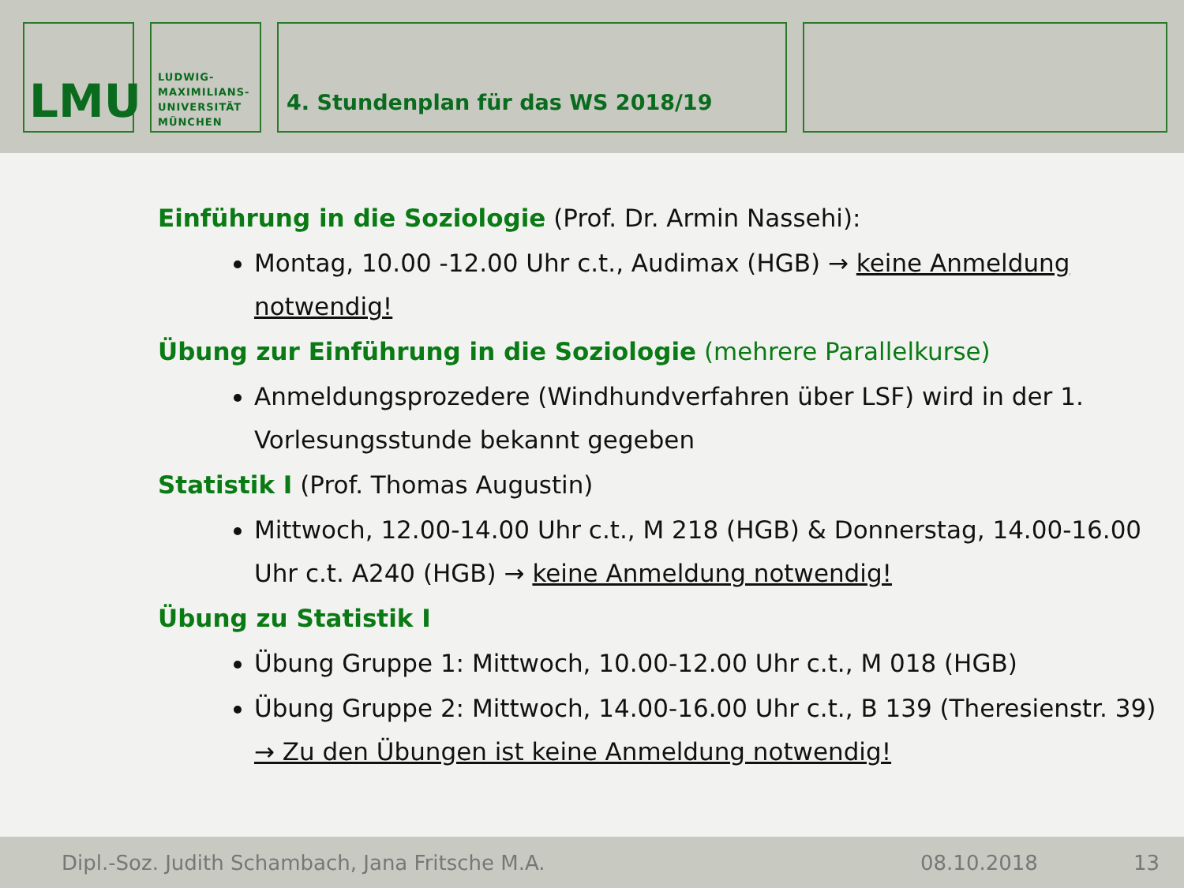LMU
LUDWIG-
MAXIMILIANS-
UNIVERSITÄT
MÜNCHEN
4. Stundenplan für das WS 2018/19
Einführung in die Soziologie (Prof. Dr. Armin Nassehi):
Montag, 10.00 -12.00 Uhr c.t., Audimax (HGB) → keine Anmeldung notwendig!
Übung zur Einführung in die Soziologie (mehrere Parallelkurse)
Anmeldungsprozedere (Windhundverfahren über LSF) wird in der 1. Vorlesungsstunde bekannt gegeben
Statistik I (Prof. Thomas Augustin)
Mittwoch, 12.00-14.00 Uhr c.t., M 218 (HGB) & Donnerstag, 14.00-16.00 Uhr c.t. A240 (HGB) → keine Anmeldung notwendig!
Übung zu Statistik I
Übung Gruppe 1: Mittwoch, 10.00-12.00 Uhr c.t., M 018 (HGB)
Übung Gruppe 2: Mittwoch, 14.00-16.00 Uhr c.t., B 139 (Theresienstr. 39) → Zu den Übungen ist keine Anmeldung notwendig!
Dipl.-Soz. Judith Schambach, Jana Fritsche M.A. 08.10.2018 13